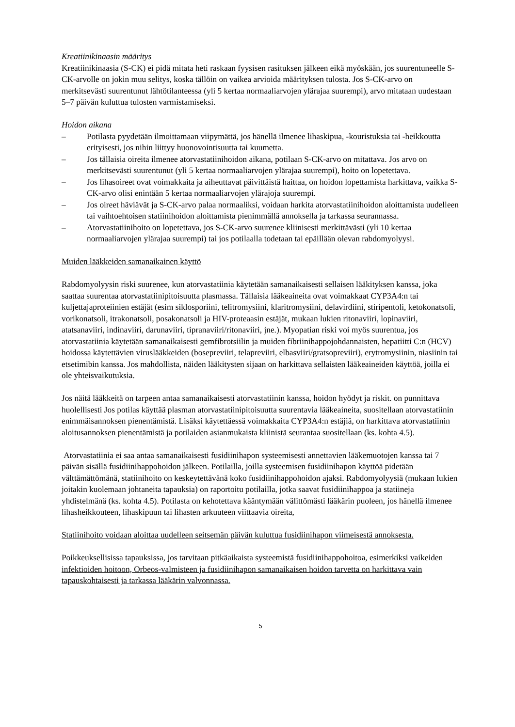Kreatiinikinaasin määritys
Kreatiinikinaasia (S-CK) ei pidä mitata heti raskaan fyysisen rasituksen jälkeen eikä myöskään, jos suurentuneelle S-CK-arvolle on jokin muu selitys, koska tällöin on vaikea arvioida määrityksen tulosta. Jos S-CK-arvo on merkitsevästi suurentunut lähtötilanteessa (yli 5 kertaa normaaliarvojen ylärajaa suurempi), arvo mitataan uudestaan 5–7 päivän kuluttua tulosten varmistamiseksi.
Hoidon aikana
– Potilasta pyydetään ilmoittamaan viipymättä, jos hänellä ilmenee lihaskipua, -kouristuksia tai -heikkoutta erityisesti, jos nihin liittyy huonovointisuutta tai kuumetta.
– Jos tällaisia oireita ilmenee atorvastatiinihoidon aikana, potilaan S-CK-arvo on mitattava. Jos arvo on merkitsevästi suurentunut (yli 5 kertaa normaaliarvojen ylärajaa suurempi), hoito on lopetettava.
– Jos lihasoireet ovat voimakkaita ja aiheuttavat päivittäistä haittaa, on hoidon lopettamista harkittava, vaikka S-CK-arvo olisi enintään 5 kertaa normaaliarvojen ylärajoja suurempi.
– Jos oireet häviävät ja S-CK-arvo palaa normaaliksi, voidaan harkita atorvastatiinihoidon aloittamista uudelleen tai vaihtoehtoisen statiinihoidon aloittamista pienimmällä annoksella ja tarkassa seurannassa.
– Atorvastatiinihoito on lopetettava, jos S-CK-arvo suurenee kliinisesti merkittävästi (yli 10 kertaa normaaliarvojen ylärajaa suurempi) tai jos potilaalla todetaan tai epäillään olevan rabdomyolyysi.
Muiden lääkkeiden samanaikainen käyttö
Rabdomyolyysin riski suurenee, kun atorvastatiinia käytetään samanaikaisesti sellaisen lääkityksen kanssa, joka saattaa suurentaa atorvastatiinipitoisuutta plasmassa. Tällaisia lääkeaineita ovat voimakkaat CYP3A4:n tai kuljettajaproteiinien estäjät (esim siklosporiini, telitromysiini, klaritromysiini, delavirdiini, stiripentoli, ketokonatsoli, vorikonatsoli, itrakonatsoli, posakonatsoli ja HIV-proteaasin estäjät, mukaan lukien ritonaviiri, lopinaviiri, atatsanaviiri, indinaviiri, darunaviiri, tipranaviiri/ritonaviiri, jne.). Myopatian riski voi myös suurentua, jos atorvastatiinia käytetään samanaikaisesti gemfibrotsiilin ja muiden fibriinihappojohdannaisten, hepatiitti C:n (HCV) hoidossa käytettävien viruslääkkeiden (bosepreviiri, telapreviiri, elbasviiri/gratsopreviiri), erytromysiinin, niasiinin tai etsetimibin kanssa. Jos mahdollista, näiden lääkitysten sijaan on harkittava sellaisten lääkeaineiden käyttöä, joilla ei ole yhteisvaikutuksia.
Jos näitä lääkkeitä on tarpeen antaa samanaikaisesti atorvastatiinin kanssa, hoidon hyödyt ja riskit. on punnittava huolellisesti Jos potilas käyttää plasman atorvastatiinipitoisuutta suurentavia lääkeaineita, suositellaan atorvastatiinin enimmäisannoksen pienentämistä. Lisäksi käytettäessä voimakkaita CYP3A4:n estäjiä, on harkittava atorvastatiinin aloitusannoksen pienentämistä ja potilaiden asianmukaista kliinistä seurantaa suositellaan (ks. kohta 4.5).
Atorvastatiinia ei saa antaa samanaikaisesti fusidiinihapon systeemisesti annettavien lääkemuotojen kanssa tai 7 päivän sisällä fusidiinihappohoidon jälkeen. Potilailla, joilla systeemisen fusidiinihapon käyttöä pidetään välttämättömänä, statiinihoito on keskeytettävänä koko fusidiinihappohoidon ajaksi. Rabdomyolyysiä (mukaan lukien joitakin kuolemaan johtaneita tapauksia) on raportoitu potilailla, jotka saavat fusidiinihappoa ja statiineja yhdistelmänä (ks. kohta 4.5). Potilasta on kehotettava kääntymään välittömästi lääkärin puoleen, jos hänellä ilmenee lihasheikkouteen, lihaskipuun tai lihasten arkuuteen viittaavia oireita,
Statiinihoito voidaan aloittaa uudelleen seitsemän päivän kuluttua fusidiinihapon viimeisestä annoksesta.
Poikkeuksellisissa tapauksissa, jos tarvitaan pitkäaikaista systeemistä fusidiinihappohoitoa, esimerkiksi vaikeiden infektioiden hoitoon, Orbeos-valmisteen ja fusidiinihapon samanaikaisen hoidon tarvetta on harkittava vain tapauskohtaisesti ja tarkassa lääkärin valvonnassa.
5